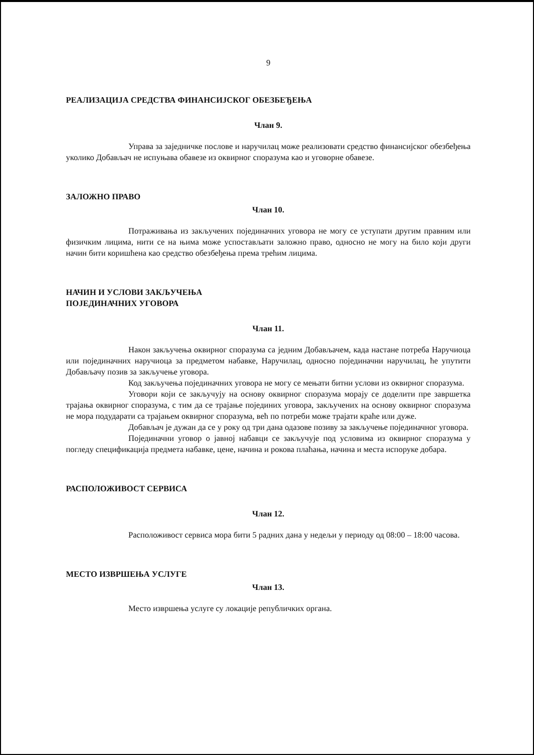9
РЕАЛИЗАЦИЈА СРЕДСТВА ФИНАНСИЈСКОГ ОБЕЗБЕЂЕЊА
Члан 9.
Управа за заједничке послове и наручилац може реализовати средство финансијског обезбеђења уколико Добављач не испуњава обавезе из оквирног споразума као и уговорне обавезе.
ЗАЛОЖНО ПРАВО
Члан 10.
Потраживања из закључених појединачних уговора не могу се уступати другим правним или физичким лицима, нити се на њима може успостављати заложно право, односно не могу на било који други начин бити коришћена као средство обезбеђења према трећим лицима.
НАЧИН И УСЛОВИ ЗАКЉУЧЕЊА
ПОЈЕДИНАЧНИХ УГОВОРА
Члан 11.
Након закључења оквирног споразума са једним Добављачем, када настане потреба Наручиоца или појединачних наручиоца за предметом набавке, Наручилац, односно појединачни наручилац, ће упутити Добављачу позив за закључење уговора.
Код закључења појединачних уговора не могу се мењати битни услови из оквирног споразума.
Уговори који се закључују на основу оквирног споразума морају се доделити пре завршетка трајања оквирног споразума, с тим да се трајање појединих уговора, закључених на основу оквирног споразума не мора подударати са трајањем оквирног споразума, већ по потреби може трајати краће или дуже.
Добављач је дужан да се у року од три дана одазове позиву за закључење појединачног уговора.
Појединачни уговор о јавној набавци се закључује под условима из оквирног споразума у погледу спецификација предмета набавке, цене, начина и рокова плаћања, начина и места испоруке добара.
РАСПОЛОЖИВОСТ СЕРВИСА
Члан 12.
Расположивост сервиса мора бити 5 радних дана у недељи у периоду од 08:00 – 18:00 часова.
МЕСТО ИЗВРШЕЊА УСЛУГЕ
Члан 13.
Место извршења услуге су локације републичких органа.